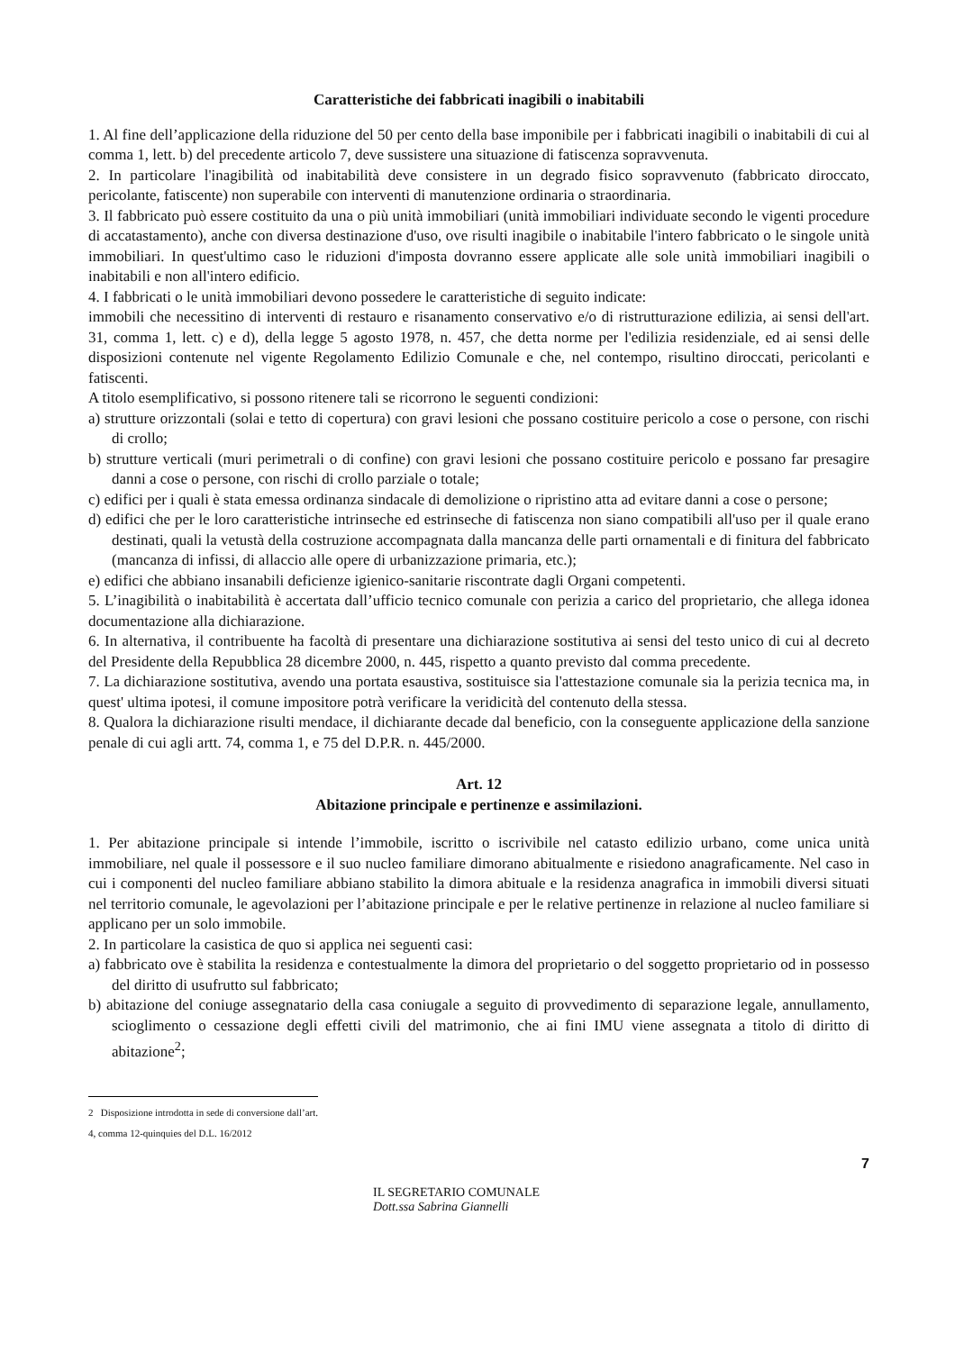Caratteristiche dei fabbricati inagibili o inabitabili
1. Al fine dell’applicazione della riduzione del 50 per cento della base imponibile per i fabbricati inagibili o inabitabili di cui al comma 1, lett. b) del precedente articolo 7, deve sussistere una situazione di fatiscenza sopravvenuta.
2. In particolare l'inagibilità od inabitabilità deve consistere in un degrado fisico sopravvenuto (fabbricato diroccato, pericolante, fatiscente) non superabile con interventi di manutenzione ordinaria o straordinaria.
3. Il fabbricato può essere costituito da una o più unità immobiliari (unità immobiliari individuate secondo le vigenti procedure di accatastamento), anche con diversa destinazione d'uso, ove risulti inagibile o inabitabile l'intero fabbricato o le singole unità immobiliari. In quest'ultimo caso le riduzioni d'imposta dovranno essere applicate alle sole unità immobiliari inagibili o inabitabili e non all'intero edificio.
4. I fabbricati o le unità immobiliari devono possedere le caratteristiche di seguito indicate:
immobili che necessitino di interventi di restauro e risanamento conservativo e/o di ristrutturazione edilizia, ai sensi dell'art. 31, comma 1, lett. c) e d), della legge 5 agosto 1978, n. 457, che detta norme per l'edilizia residenziale, ed ai sensi delle disposizioni contenute nel vigente Regolamento Edilizio Comunale e che, nel contempo, risultino diroccati, pericolanti e fatiscenti.
A titolo esemplificativo, si possono ritenere tali se ricorrono le seguenti condizioni:
a) strutture orizzontali (solai e tetto di copertura) con gravi lesioni che possano costituire pericolo a cose o persone, con rischi di crollo;
b) strutture verticali (muri perimetrali o di confine) con gravi lesioni che possano costituire pericolo e possano far presagire danni a cose o persone, con rischi di crollo parziale o totale;
c) edifici per i quali è stata emessa ordinanza sindacale di demolizione o ripristino atta ad evitare danni a cose o persone;
d) edifici che per le loro caratteristiche intrinseche ed estrinseche di fatiscenza non siano compatibili all'uso per il quale erano destinati, quali la vetustà della costruzione accompagnata dalla mancanza delle parti ornamentali e di finitura del fabbricato (mancanza di infissi, di allaccio alle opere di urbanizzazione primaria, etc.);
e) edifici che abbiano insanabili deficienze igienico-sanitarie riscontrate dagli Organi competenti.
5. L’inagibilità o inabitabilità è accertata dall’ufficio tecnico comunale con perizia a carico del proprietario, che allega idonea documentazione alla dichiarazione.
6. In alternativa, il contribuente ha facoltà di presentare una dichiarazione sostitutiva ai sensi del testo unico di cui al decreto del Presidente della Repubblica 28 dicembre 2000, n. 445, rispetto a quanto previsto dal comma precedente.
7. La dichiarazione sostitutiva, avendo una portata esaustiva, sostituisce sia l'attestazione comunale sia la perizia tecnica ma, in quest' ultima ipotesi, il comune impositore potrà verificare la veridicità del contenuto della stessa.
8. Qualora la dichiarazione risulti mendace, il dichiarante decade dal beneficio, con la conseguente applicazione della sanzione penale di cui agli artt. 74, comma 1, e 75 del D.P.R. n. 445/2000.
Art. 12
Abitazione principale e pertinenze e assimilazioni.
1. Per abitazione principale si intende l’immobile, iscritto o iscrivibile nel catasto edilizio urbano, come unica unità immobiliare, nel quale il possessore e il suo nucleo familiare dimorano abitualmente e risiedono anagraficamente. Nel caso in cui i componenti del nucleo familiare abbiano stabilito la dimora abituale e la residenza anagrafica in immobili diversi situati nel territorio comunale, le agevolazioni per l’abitazione principale e per le relative pertinenze in relazione al nucleo familiare si applicano per un solo immobile.
2. In particolare la casistica de quo si applica nei seguenti casi:
a) fabbricato ove è stabilita la residenza e contestualmente la dimora del proprietario o del soggetto proprietario od in possesso del diritto di usufrutto sul fabbricato;
b) abitazione del coniuge assegnatario della casa coniugale a seguito di provvedimento di separazione legale, annullamento, scioglimento o cessazione degli effetti civili del matrimonio, che ai fini IMU viene assegnata a titolo di diritto di abitazione<sup>2</sup>;
2 Disposizione introdotta in sede di conversione dall’art. 4, comma 12-quinquies del D.L. 16/2012
7
IL SEGRETARIO COMUNALE
Dott.ssa Sabrina Giannelli